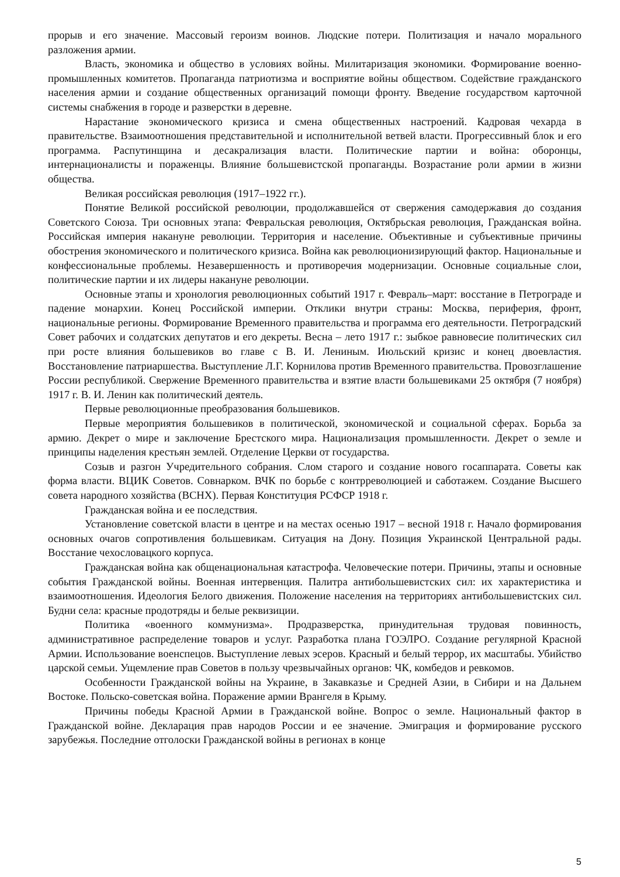прорыв и его значение. Массовый героизм воинов. Людские потери. Политизация и начало морального разложения армии.
Власть, экономика и общество в условиях войны. Милитаризация экономики. Формирование военно-промышленных комитетов. Пропаганда патриотизма и восприятие войны обществом. Содействие гражданского населения армии и создание общественных организаций помощи фронту. Введение государством карточной системы снабжения в городе и разверстки в деревне.
Нарастание экономического кризиса и смена общественных настроений. Кадровая чехарда в правительстве. Взаимоотношения представительной и исполнительной ветвей власти. Прогрессивный блок и его программа. Распутинщина и десакрализация власти. Политические партии и война: оборонцы, интернационалисты и пораженцы. Влияние большевистской пропаганды. Возрастание роли армии в жизни общества.
Великая российская революция (1917–1922 гг.).
Понятие Великой российской революции, продолжавшейся от свержения самодержавия до создания Советского Союза. Три основных этапа: Февральская революция, Октябрьская революция, Гражданская война. Российская империя накануне революции. Территория и население. Объективные и субъективные причины обострения экономического и политического кризиса. Война как революционизирующий фактор. Национальные и конфессиональные проблемы. Незавершенность и противоречия модернизации. Основные социальные слои, политические партии и их лидеры накануне революции.
Основные этапы и хронология революционных событий 1917 г. Февраль–март: восстание в Петрограде и падение монархии. Конец Российской империи. Отклики внутри страны: Москва, периферия, фронт, национальные регионы. Формирование Временного правительства и программа его деятельности. Петроградский Совет рабочих и солдатских депутатов и его декреты. Весна – лето 1917 г.: зыбкое равновесие политических сил при росте влияния большевиков во главе с В. И. Лениным. Июльский кризис и конец двоевластия. Восстановление патриаршества. Выступление Л.Г. Корнилова против Временного правительства. Провозглашение России республикой. Свержение Временного правительства и взятие власти большевиками 25 октября (7 ноября) 1917 г. В. И. Ленин как политический деятель.
Первые революционные преобразования большевиков.
Первые мероприятия большевиков в политической, экономической и социальной сферах. Борьба за армию. Декрет о мире и заключение Брестского мира. Национализация промышленности. Декрет о земле и принципы наделения крестьян землей. Отделение Церкви от государства.
Созыв и разгон Учредительного собрания. Слом старого и создание нового госаппарата. Советы как форма власти. ВЦИК Советов. Совнарком. ВЧК по борьбе с контрреволюцией и саботажем. Создание Высшего совета народного хозяйства (ВСНХ). Первая Конституция РСФСР 1918 г.
Гражданская война и ее последствия.
Установление советской власти в центре и на местах осенью 1917 – весной 1918 г. Начало формирования основных очагов сопротивления большевикам. Ситуация на Дону. Позиция Украинской Центральной рады. Восстание чехословацкого корпуса.
Гражданская война как общенациональная катастрофа. Человеческие потери. Причины, этапы и основные события Гражданской войны. Военная интервенция. Палитра антибольшевистских сил: их характеристика и взаимоотношения. Идеология Белого движения. Положение населения на территориях антибольшевистских сил. Будни села: красные продотряды и белые реквизиции.
Политика «военного коммунизма». Продразверстка, принудительная трудовая повинность, административное распределение товаров и услуг. Разработка плана ГОЭЛРО. Создание регулярной Красной Армии. Использование военспецов. Выступление левых эсеров. Красный и белый террор, их масштабы. Убийство царской семьи. Ущемление прав Советов в пользу чрезвычайных органов: ЧК, комбедов и ревкомов.
Особенности Гражданской войны на Украине, в Закавказье и Средней Азии, в Сибири и на Дальнем Востоке. Польско-советская война. Поражение армии Врангеля в Крыму.
Причины победы Красной Армии в Гражданской войне. Вопрос о земле. Национальный фактор в Гражданской войне. Декларация прав народов России и ее значение. Эмиграция и формирование русского зарубежья. Последние отголоски Гражданской войны в регионах в конце
5